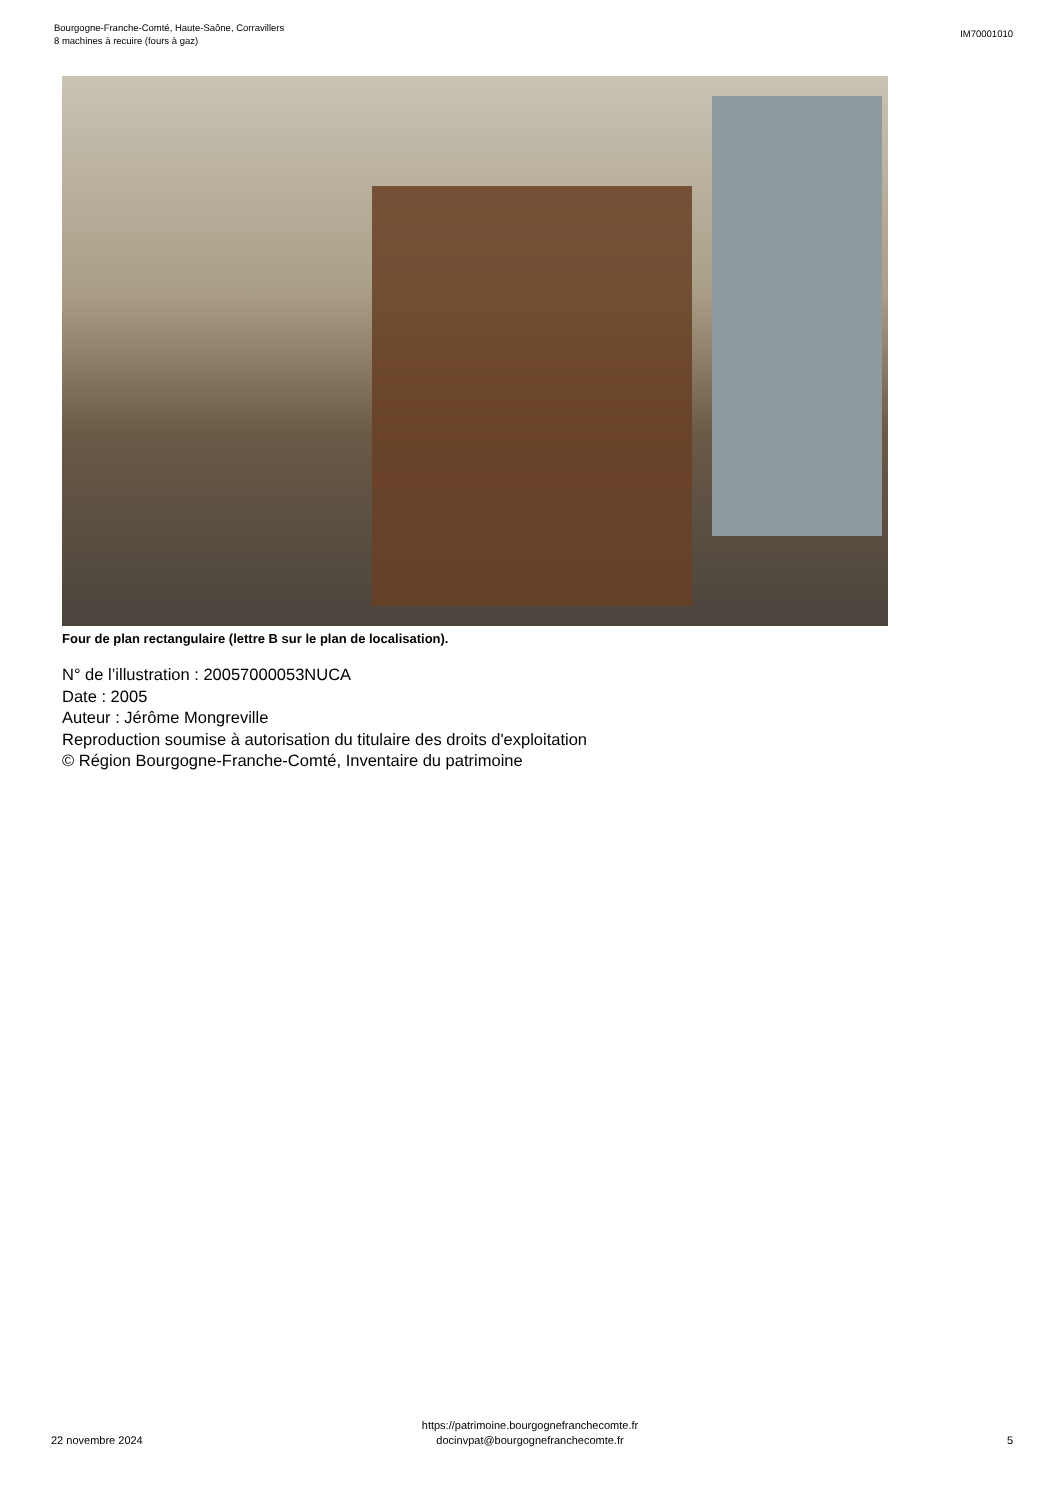Bourgogne-Franche-Comté, Haute-Saône, Corravillers
8 machines à recuire (fours à gaz)
IM70001010
Four de plan rectangulaire (lettre B sur le plan de localisation).
N° de l’illustration : 20057000053NUCA
Date : 2005
Auteur : Jérôme Mongreville
Reproduction soumise à autorisation du titulaire des droits d'exploitation
© Région Bourgogne-Franche-Comté, Inventaire du patrimoine
22 novembre 2024
https://patrimoine.bourgognefranchecomte.fr
docinvpat@bourgognefranchecomte.fr
5